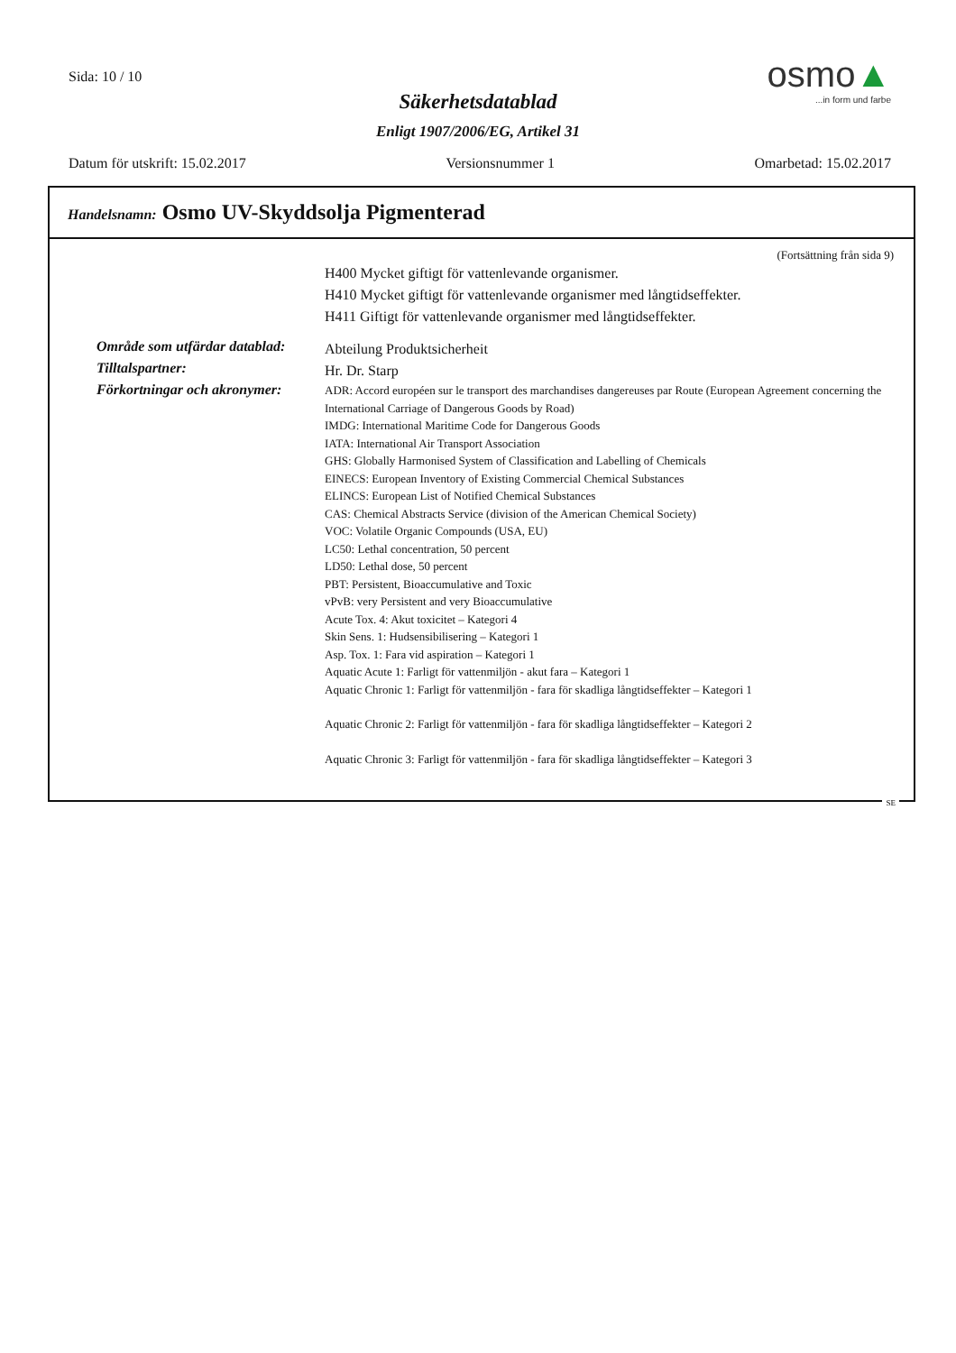Sida: 10 / 10
Säkerhetsdatablad
Enligt 1907/2006/EG, Artikel 31
osmo▲
...in form und farbe
Datum för utskrift: 15.02.2017 Versionsnummer 1 Omarbetad: 15.02.2017
Handelsnamn: Osmo UV-Skyddsolja Pigmenterad
(Fortsättning från sida 9)
H400 Mycket giftigt för vattenlevande organismer.
H410 Mycket giftigt för vattenlevande organismer med långtidseffekter.
H411 Giftigt för vattenlevande organismer med långtidseffekter.
Område som utfärdar datablad:
Abteilung Produktsicherheit
Tilltalspartner:
Hr. Dr. Starp
Förkortningar och akronymer:
ADR: Accord européen sur le transport des marchandises dangereuses par Route (European Agreement concerning the International Carriage of Dangerous Goods by Road)
IMDG: International Maritime Code for Dangerous Goods
IATA: International Air Transport Association
GHS: Globally Harmonised System of Classification and Labelling of Chemicals
EINECS: European Inventory of Existing Commercial Chemical Substances
ELINCS: European List of Notified Chemical Substances
CAS: Chemical Abstracts Service (division of the American Chemical Society)
VOC: Volatile Organic Compounds (USA, EU)
LC50: Lethal concentration, 50 percent
LD50: Lethal dose, 50 percent
PBT: Persistent, Bioaccumulative and Toxic
vPvB: very Persistent and very Bioaccumulative
Acute Tox. 4: Akut toxicitet – Kategori 4
Skin Sens. 1: Hudsensibilisering – Kategori 1
Asp. Tox. 1: Fara vid aspiration – Kategori 1
Aquatic Acute 1: Farligt för vattenmiljön - akut fara – Kategori 1
Aquatic Chronic 1: Farligt för vattenmiljön - fara för skadliga långtidseffekter – Kategori 1
Aquatic Chronic 2: Farligt för vattenmiljön - fara för skadliga långtidseffekter – Kategori 2
Aquatic Chronic 3: Farligt för vattenmiljön - fara för skadliga långtidseffekter – Kategori 3
SE